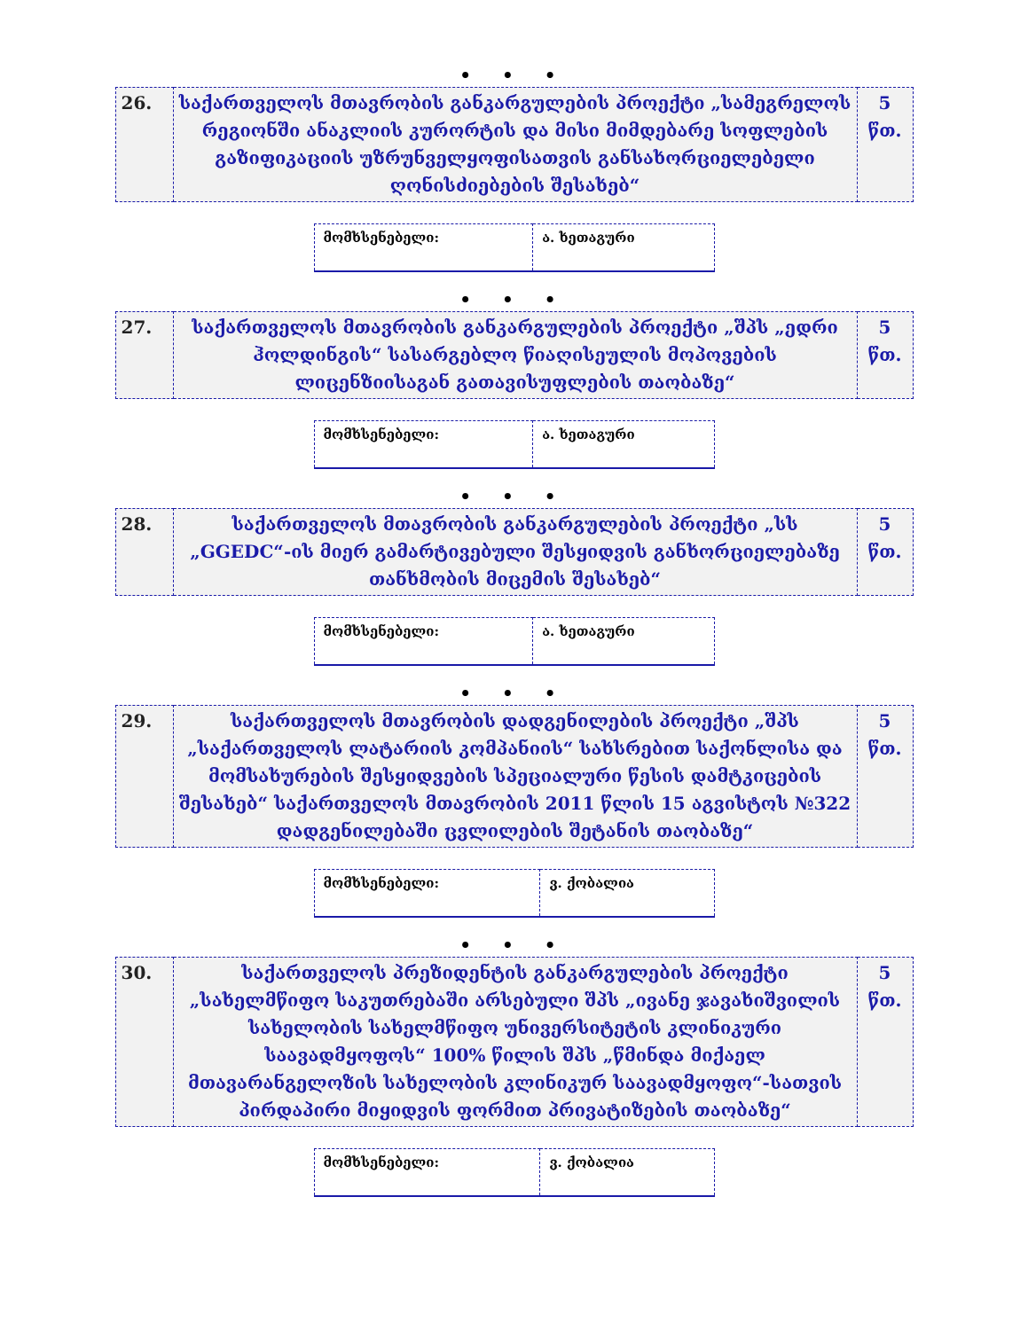• • •
| 26. | საქართველოს მთავრობის განკარგულების პროექტი „სამეგრელოს რეგიონში ანაკლიის კურორტის და მისი მიმდებარე სოფლების გაზიფიკაციის უზრუნველყოფისათვის განსახორციელებელი ღონისძიებების შესახებ“ | 5 წთ. |
| მომხსენებელი: | ა. ხეთაგური |
• • •
| 27. | საქართველოს მთავრობის განკარგულების პროექტი „შპს „ედრი ჰოლდინგის“ სასარგებლო წიაღისეულის მოპოვების ლიცენზიისაგან გათავისუფლების თაობაზე“ | 5 წთ. |
| მომხსენებელი: | ა. ხეთაგური |
• • •
| 28. | საქართველოს მთავრობის განკარგულების პროექტი „სს „GGEDC“-ის მიერ გამარტივებული შესყიდვის განხორციელებაზე თანხმობის მიცემის შესახებ“ | 5 წთ. |
| მომხსენებელი: | ა. ხეთაგური |
• • •
| 29. | საქართველოს მთავრობის დადგენილების პროექტი „შპს „საქართველოს ლატარიის კომპანიის“ სახსრებით საქონლისა და მომსახურების შესყიდვების სპეციალური წესის დამტკიცების შესახებ“ საქართველოს მთავრობის 2011 წლის 15 აგვისტოს №322 დადგენილებაში ცვლილების შეტანის თაობაზე“ | 5 წთ. |
| მომხსენებელი: | ვ. ქობალია |
• • •
| 30. | საქართველოს პრეზიდენტის განკარგულების პროექტი „სახელმწიფო საკუთრებაში არსებული შპს „ივანე ჯავახიშვილის სახელობის სახელმწიფო უნივერსიტეტის კლინიკური საავადმყოფოს“ 100% წილის შპს „წმინდა მიქაელ მთავარანგელოზის სახელობის კლინიკურ საავადმყოფო“-სათვის პირდაპირი მიყიდვის ფორმით პრივატიზების თაობაზე“ | 5 წთ. |
| მომხსენებელი: | ვ. ქობალია |